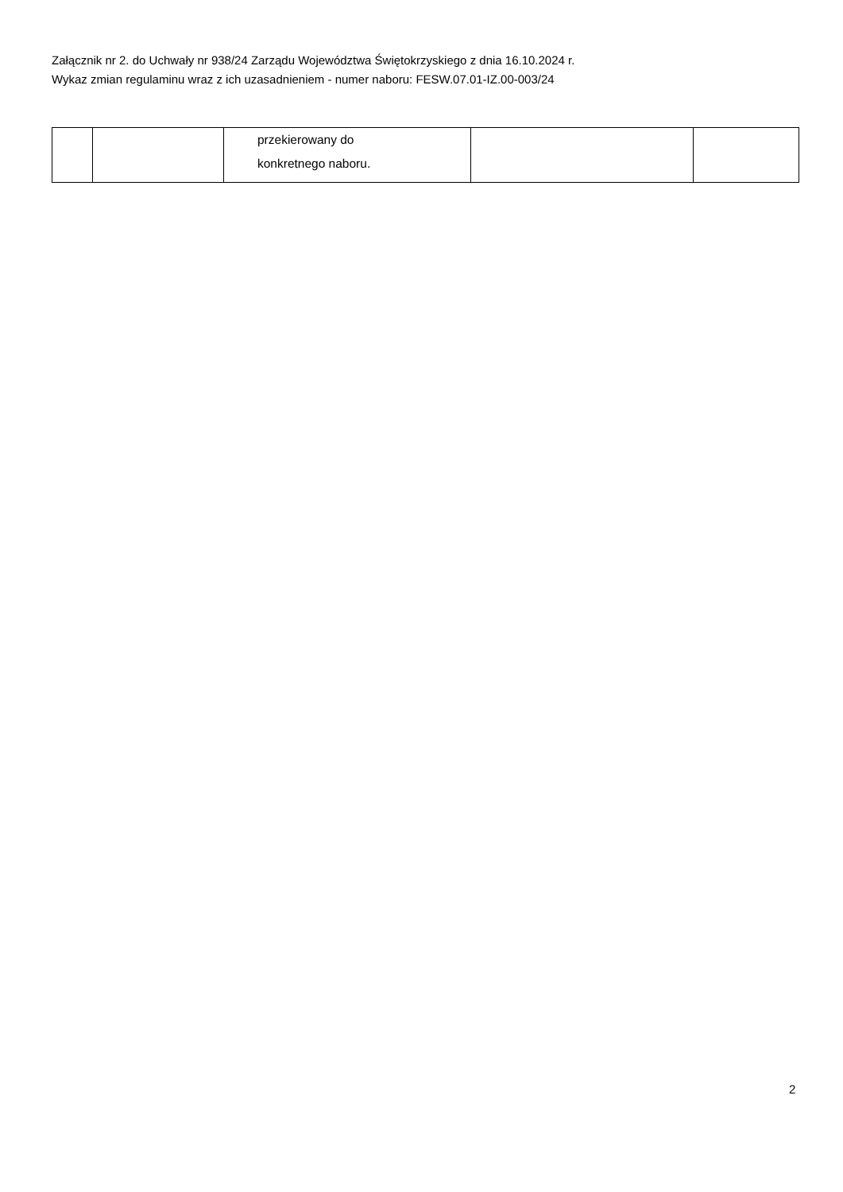Załącznik nr 2. do Uchwały nr 938/24 Zarządu Województwa Świętokrzyskiego z dnia 16.10.2024 r.
Wykaz zmian regulaminu wraz z ich uzasadnieniem - numer naboru: FESW.07.01-IZ.00-003/24
| | | przekierowany do konkretnego naboru. | | |
2